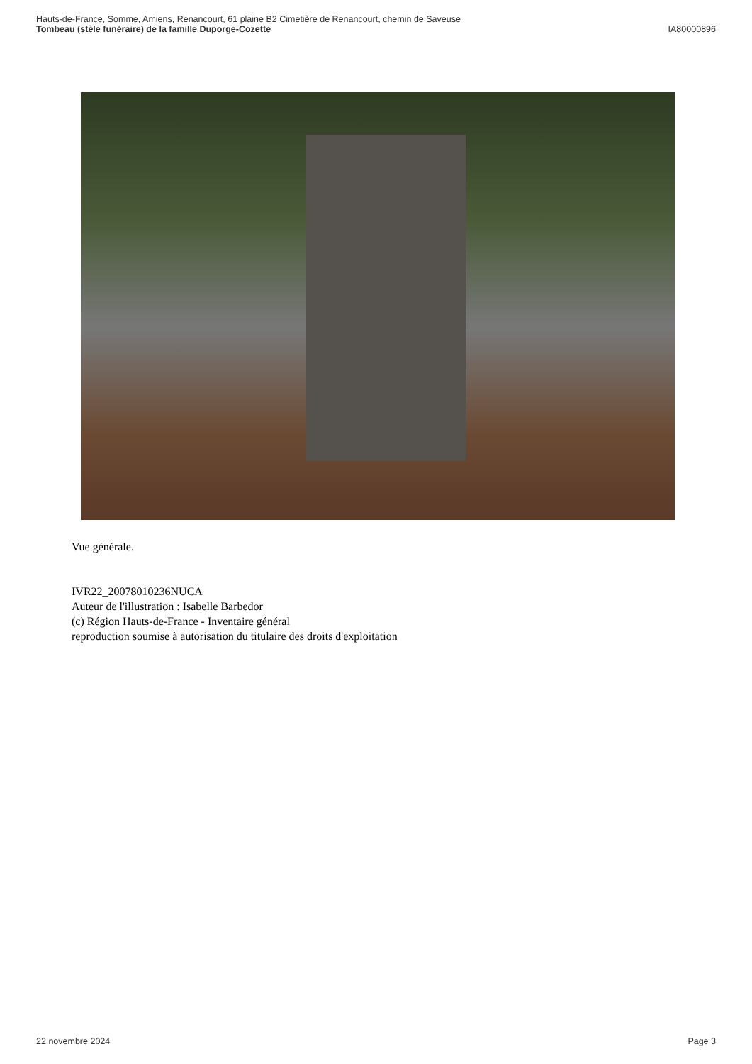Hauts-de-France, Somme, Amiens, Renancourt, 61 plaine B2 Cimetière de Renancourt, chemin de Saveuse
Tombeau (stèle funéraire) de la famille Duporge-Cozette IA80000896
Vue générale.
IVR22_20078010236NUCA
Auteur de l'illustration : Isabelle Barbedor
(c) Région Hauts-de-France - Inventaire général
reproduction soumise à autorisation du titulaire des droits d'exploitation
22 novembre 2024 Page 3